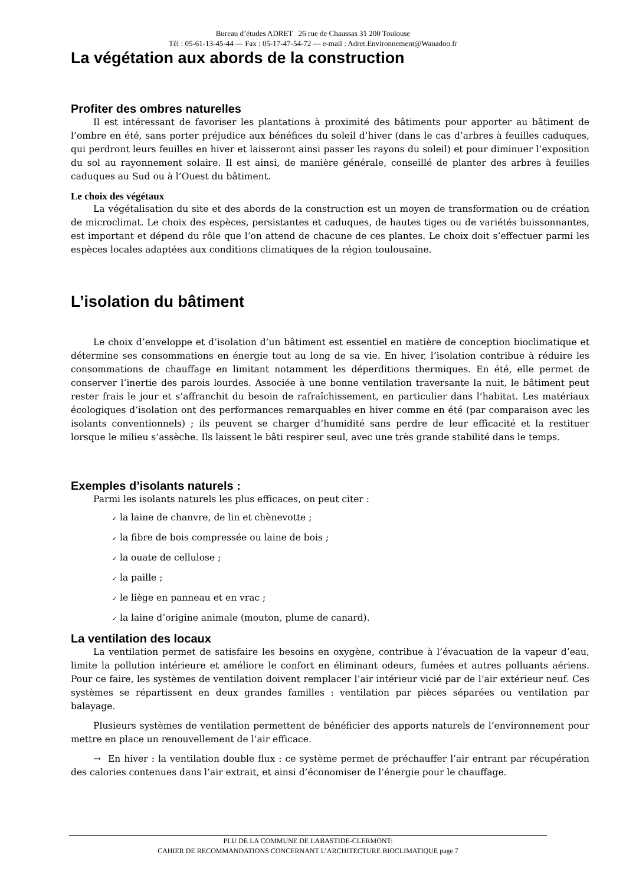Bureau d’études ADRET 26 rue de Chaussas 31 200 Toulouse
Tél : 05-61-13-45-44 — Fax : 05-17-47-54-72 — e-mail : Adret.Environnement@Wanadoo.fr
La végétation aux abords de la construction
Profiter des ombres naturelles
Il est intéressant de favoriser les plantations à proximité des bâtiments pour apporter au bâtiment de l’ombre en été, sans porter préjudice aux bénéfices du soleil d’hiver (dans le cas d’arbres à feuilles caduques, qui perdront leurs feuilles en hiver et laisseront ainsi passer les rayons du soleil) et pour diminuer l’exposition du sol au rayonnement solaire. Il est ainsi, de manière générale, conseillé de planter des arbres à feuilles caduques au Sud ou à l’Ouest du bâtiment.
Le choix des végétaux
La végétalisation du site et des abords de la construction est un moyen de transformation ou de création de microclimat. Le choix des espèces, persistantes et caduques, de hautes tiges ou de variétés buissonnantes, est important et dépend du rôle que l’on attend de chacune de ces plantes. Le choix doit s’effectuer parmi les espèces locales adaptées aux conditions climatiques de la région toulousaine.
L’isolation du bâtiment
Le choix d’enveloppe et d’isolation d’un bâtiment est essentiel en matière de conception bioclimatique et détermine ses consommations en énergie tout au long de sa vie. En hiver, l’isolation contribue à réduire les consommations de chauffage en limitant notamment les déperditions thermiques. En été, elle permet de conserver l’inertie des parois lourdes. Associée à une bonne ventilation traversante la nuit, le bâtiment peut rester frais le jour et s’affranchit du besoin de rafraîchissement, en particulier dans l’habitat. Les matériaux écologiques d’isolation ont des performances remarquables en hiver comme en été (par comparaison avec les isolants conventionnels) ; ils peuvent se charger d’humidité sans perdre de leur efficacité et la restituer lorsque le milieu s’assèche. Ils laissent le bâti respirer seul, avec une très grande stabilité dans le temps.
Exemples d’isolants naturels :
Parmi les isolants naturels les plus efficaces, on peut citer :
✓ la laine de chanvre, de lin et chènevotte ;
✓ la fibre de bois compressée ou laine de bois ;
✓ la ouate de cellulose ;
✓ la paille ;
✓ le liège en panneau et en vrac ;
✓ la laine d’origine animale (mouton, plume de canard).
La ventilation des locaux
La ventilation permet de satisfaire les besoins en oxygène, contribue à l’évacuation de la vapeur d’eau, limite la pollution intérieure et améliore le confort en éliminant odeurs, fumées et autres polluants aériens. Pour ce faire, les systèmes de ventilation doivent remplacer l’air intérieur vicié par de l’air extérieur neuf. Ces systèmes se répartissent en deux grandes familles : ventilation par pièces séparées ou ventilation par balayage.
Plusieurs systèmes de ventilation permettent de bénéficier des apports naturels de l’environnement pour mettre en place un renouvellement de l’air efficace.
→ En hiver : la ventilation double flux : ce système permet de préchauffer l’air entrant par récupération des calories contenues dans l’air extrait, et ainsi d’économiser de l’énergie pour le chauffage.
PLU DE LA COMMUNE DE LABASTIDE-CLERMONT:
CAHIER DE RECOMMANDATIONS CONCERNANT L’ARCHITECTURE BIOCLIMATIQUE page 7